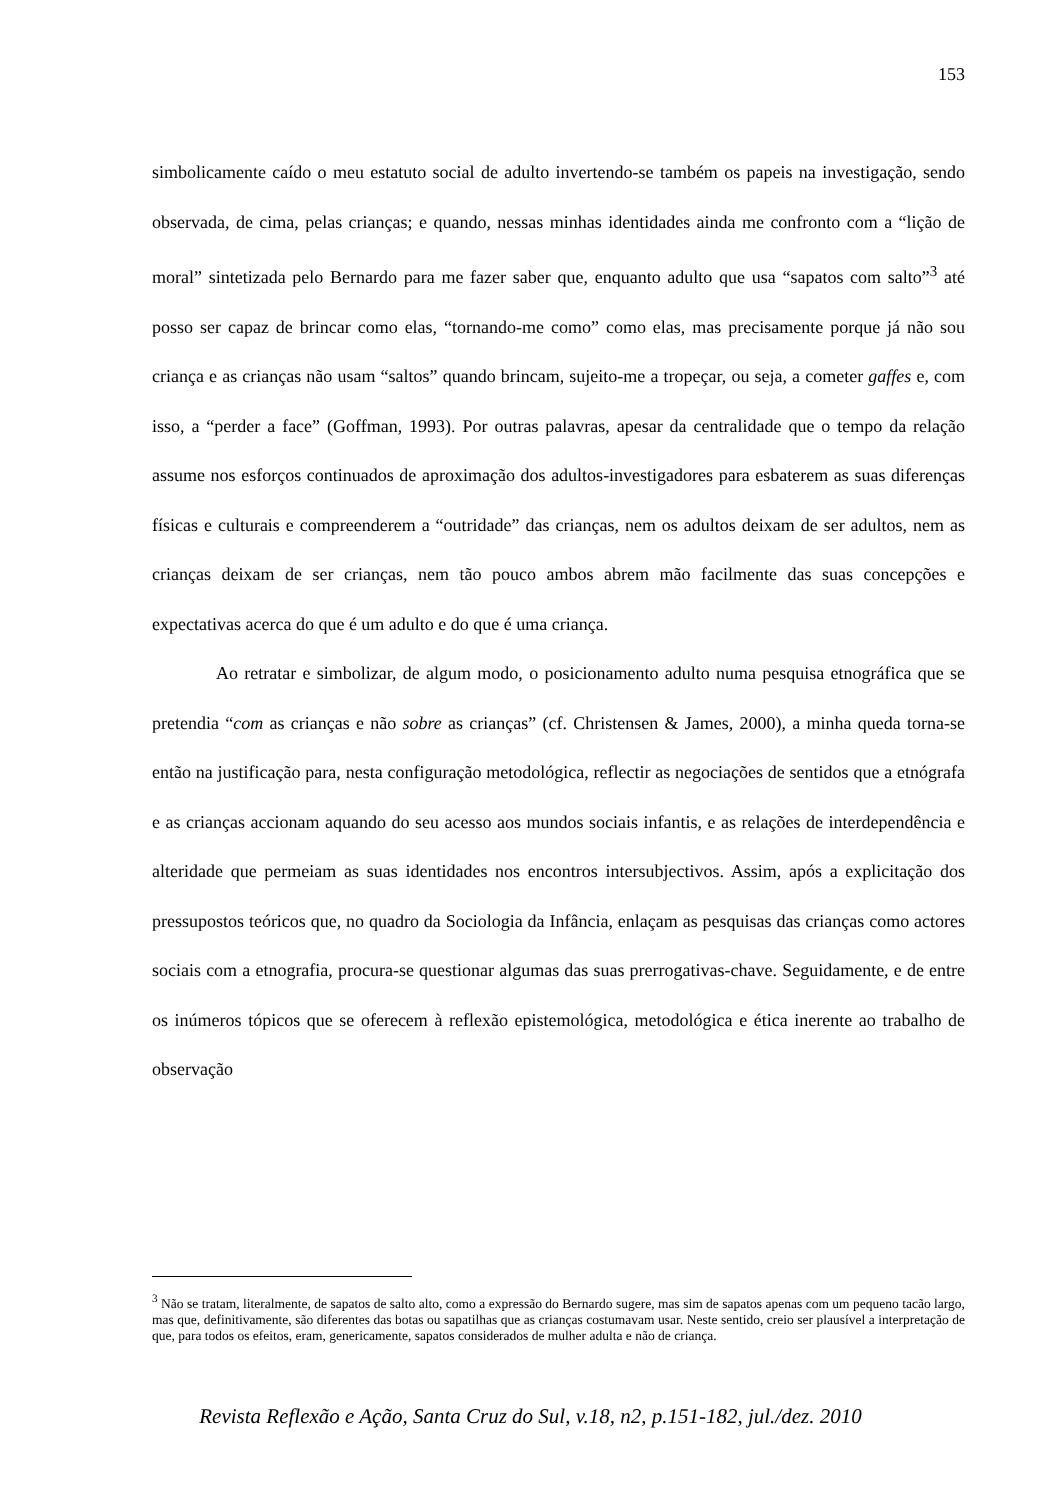153
simbolicamente caído o meu estatuto social de adulto invertendo-se também os papeis na investigação, sendo observada, de cima, pelas crianças; e quando, nessas minhas identidades ainda me confronto com a “lição de moral” sintetizada pelo Bernardo para me fazer saber que, enquanto adulto que usa “sapatos com salto”<sup>3</sup> até posso ser capaz de brincar como elas, “tornando-me como” como elas, mas precisamente porque já não sou criança e as crianças não usam “saltos” quando brincam, sujeito-me a tropeçar, ou seja, a cometer gaffes e, com isso, a “perder a face” (Goffman, 1993). Por outras palavras, apesar da centralidade que o tempo da relação assume nos esforços continuados de aproximação dos adultos-investigadores para esbaterem as suas diferenças físicas e culturais e compreenderem a “outridade” das crianças, nem os adultos deixam de ser adultos, nem as crianças deixam de ser crianças, nem tão pouco ambos abrem mão facilmente das suas concepções e expectativas acerca do que é um adulto e do que é uma criança.
Ao retratar e simbolizar, de algum modo, o posicionamento adulto numa pesquisa etnográfica que se pretendia “com as crianças e não sobre as crianças” (cf. Christensen & James, 2000), a minha queda torna-se então na justificação para, nesta configuração metodológica, reflectir as negociações de sentidos que a etnógrafa e as crianças accionam aquando do seu acesso aos mundos sociais infantis, e as relações de interdependência e alteridade que permeiam as suas identidades nos encontros intersubjectivos. Assim, após a explicitação dos pressupostos teóricos que, no quadro da Sociologia da Infância, enlaçam as pesquisas das crianças como actores sociais com a etnografia, procura-se questionar algumas das suas prerrogativas-chave. Seguidamente, e de entre os inúmeros tópicos que se oferecem à reflexão epistemológica, metodológica e ética inerente ao trabalho de observação
<sup>3</sup> Não se tratam, literalmente, de sapatos de salto alto, como a expressão do Bernardo sugere, mas sim de sapatos apenas com um pequeno tacão largo, mas que, definitivamente, são diferentes das botas ou sapatilhas que as crianças costumavam usar. Neste sentido, creio ser plausível a interpretação de que, para todos os efeitos, eram, genericamente, sapatos considerados de mulher adulta e não de criança.
Revista Reflexão e Ação, Santa Cruz do Sul, v.18, n2, p.151-182, jul./dez. 2010